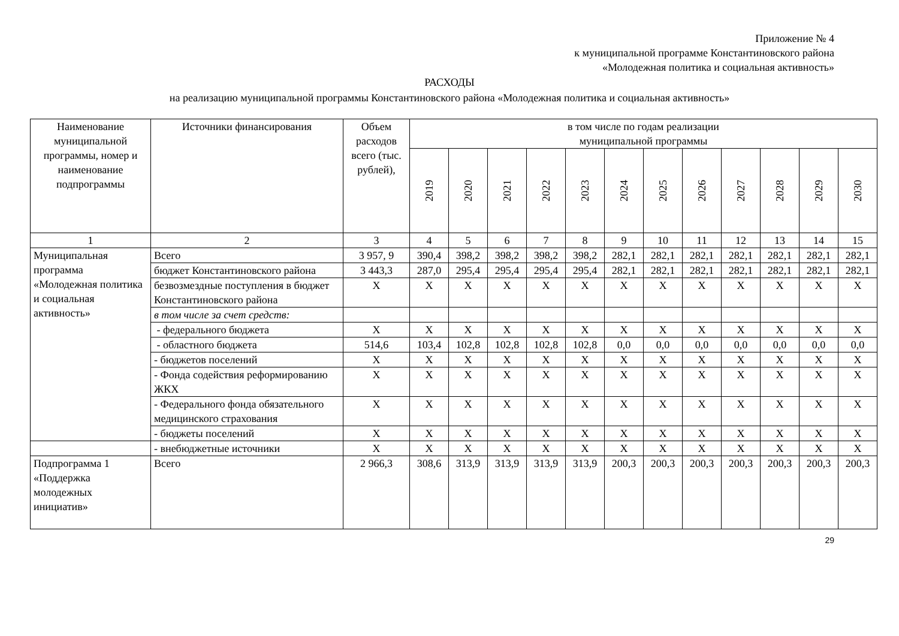Приложение № 4
к муниципальной программе Константиновского района
«Молодежная политика и социальная активность»
РАСХОДЫ
на реализацию муниципальной программы Константиновского района «Молодежная политика и социальная активность»
| Наименование муниципальной программы, номер и наименование подпрограммы | Источники финансирования | Объем расходов всего (тыс. рублей), | в том числе по годам реализации муниципальной программы | | | | | | | | | | | |
| --- | --- | --- | --- | --- | --- | --- | --- | --- | --- | --- | --- | --- | --- | --- |
| | | | 2019 | 2020 | 2021 | 2022 | 2023 | 2024 | 2025 | 2026 | 2027 | 2028 | 2029 | 2030 |
| 1 | 2 | 3 | 4 | 5 | 6 | 7 | 8 | 9 | 10 | 11 | 12 | 13 | 14 | 15 |
| Муниципальная программа «Молодежная политика и социальная активность» | Всего | 3 957, 9 | 390,4 | 398,2 | 398,2 | 398,2 | 398,2 | 282,1 | 282,1 | 282,1 | 282,1 | 282,1 | 282,1 | 282,1 |
| | бюджет Константиновского района | 3 443,3 | 287,0 | 295,4 | 295,4 | 295,4 | 295,4 | 282,1 | 282,1 | 282,1 | 282,1 | 282,1 | 282,1 | 282,1 |
| | безвозмездные поступления в бюджет Константиновского района | X | X | X | X | X | X | X | X | X | X | X | X | X |
| | в том числе за счет средств: | | | | | | | | | | | | | |
| | - федерального бюджета | X | X | X | X | X | X | X | X | X | X | X | X | X |
| | - областного бюджета | 514,6 | 103,4 | 102,8 | 102,8 | 102,8 | 102,8 | 0,0 | 0,0 | 0,0 | 0,0 | 0,0 | 0,0 | 0,0 |
| | - бюджетов поселений | X | X | X | X | X | X | X | X | X | X | X | X | X |
| | - Фонда содействия реформированию ЖКХ | X | X | X | X | X | X | X | X | X | X | X | X | X |
| | - Федерального фонда обязательного медицинского страхования | X | X | X | X | X | X | X | X | X | X | X | X | X |
| | - бюджеты поселений | X | X | X | X | X | X | X | X | X | X | X | X | X |
| | - внебюджетные источники | X | X | X | X | X | X | X | X | X | X | X | X | X |
| Подпрограмма 1 «Поддержка молодежных инициатив» | Всего | 2 966,3 | 308,6 | 313,9 | 313,9 | 313,9 | 313,9 | 200,3 | 200,3 | 200,3 | 200,3 | 200,3 | 200,3 | 200,3 |
29